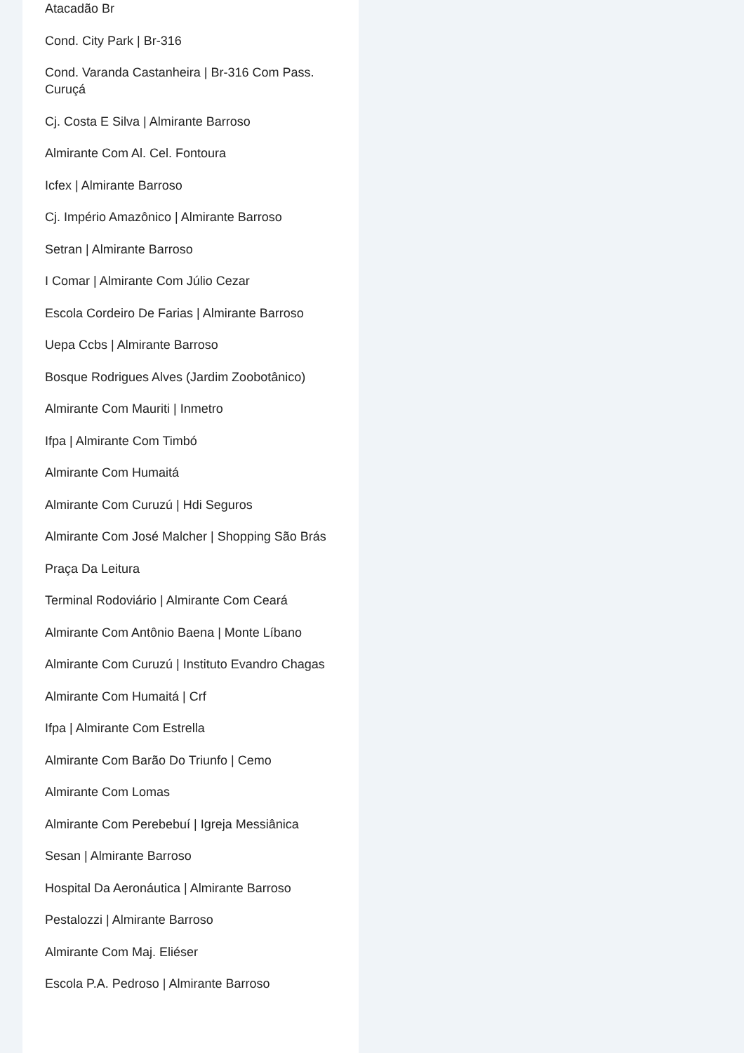Atacadão Br
Cond. City Park | Br-316
Cond. Varanda Castanheira | Br-316 Com Pass. Curuçá
Cj. Costa E Silva | Almirante Barroso
Almirante Com Al. Cel. Fontoura
Icfex | Almirante Barroso
Cj. Império Amazônico | Almirante Barroso
Setran | Almirante Barroso
I Comar | Almirante Com Júlio Cezar
Escola Cordeiro De Farias | Almirante Barroso
Uepa Ccbs | Almirante Barroso
Bosque Rodrigues Alves (Jardim Zoobotânico)
Almirante Com Mauriti | Inmetro
Ifpa | Almirante Com Timbó
Almirante Com Humaitá
Almirante Com Curuzú | Hdi Seguros
Almirante Com José Malcher | Shopping São Brás
Praça Da Leitura
Terminal Rodoviário | Almirante Com Ceará
Almirante Com Antônio Baena | Monte Líbano
Almirante Com Curuzú | Instituto Evandro Chagas
Almirante Com Humaitá | Crf
Ifpa | Almirante Com Estrella
Almirante Com Barão Do Triunfo | Cemo
Almirante Com Lomas
Almirante Com Perebebuí | Igreja Messiânica
Sesan | Almirante Barroso
Hospital Da Aeronáutica | Almirante Barroso
Pestalozzi | Almirante Barroso
Almirante Com Maj. Eliéser
Escola P.A. Pedroso | Almirante Barroso